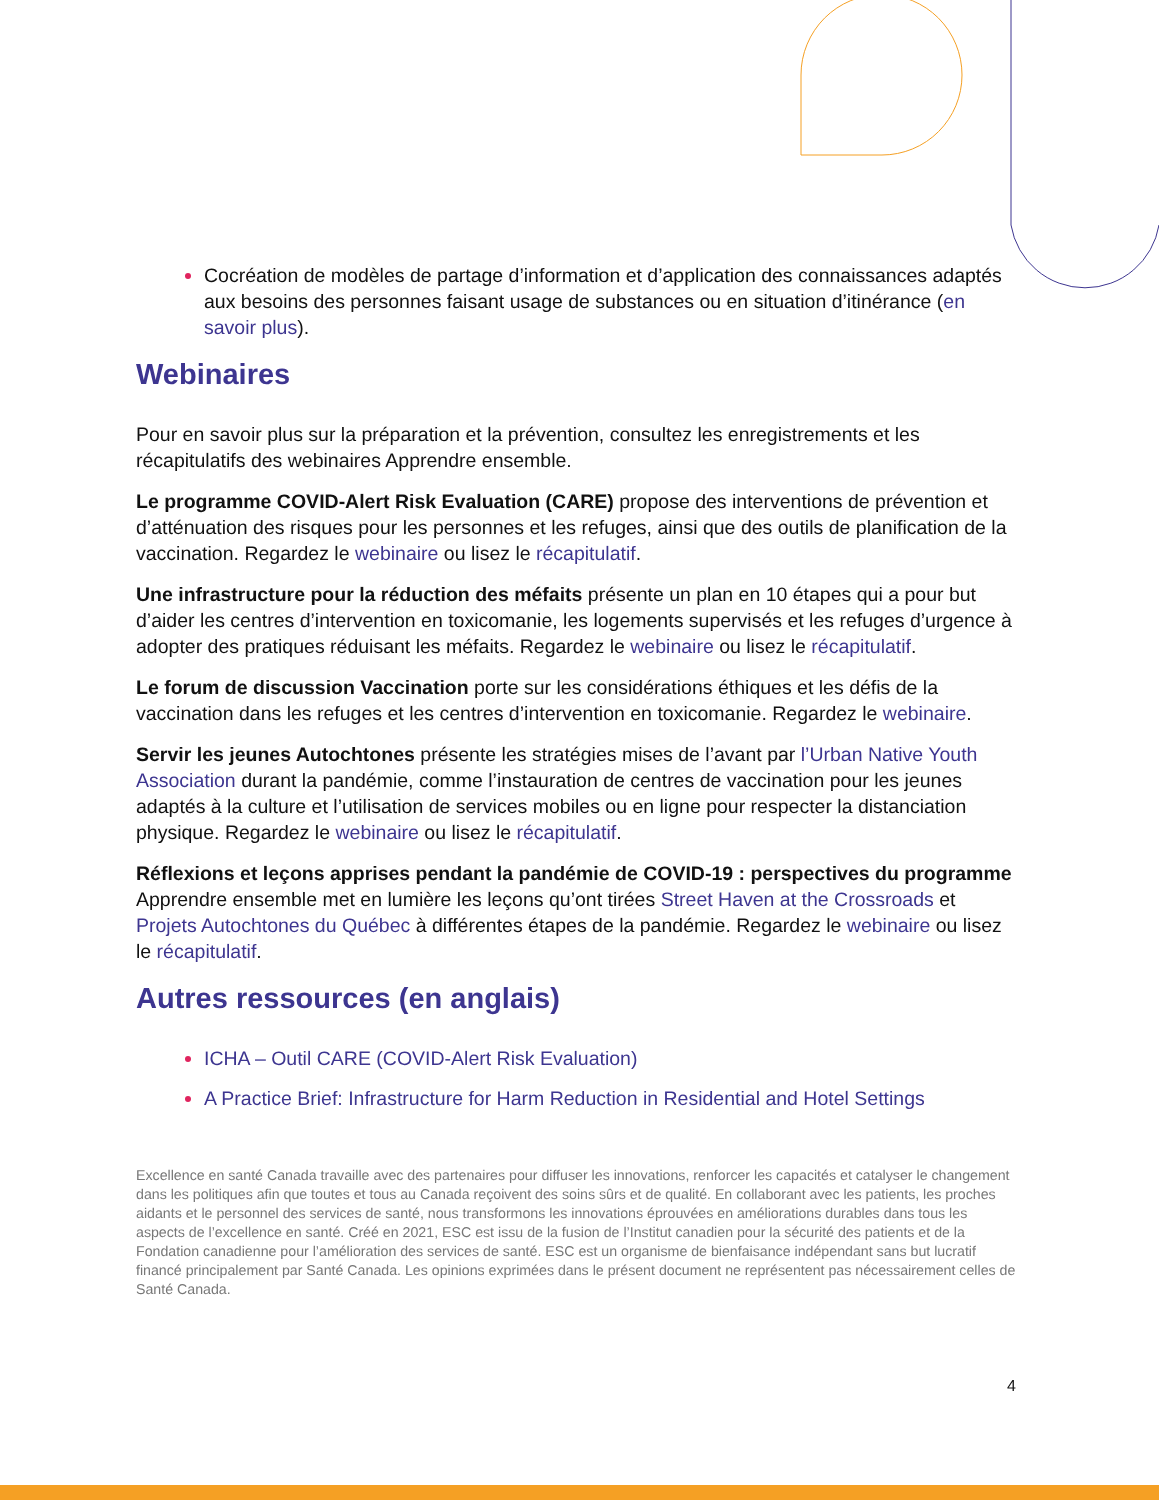Cocréation de modèles de partage d’information et d’application des connaissances adaptés aux besoins des personnes faisant usage de substances ou en situation d’itinérance (en savoir plus).
Webinaires
Pour en savoir plus sur la préparation et la prévention, consultez les enregistrements et les récapitulatifs des webinaires Apprendre ensemble.
Le programme COVID-Alert Risk Evaluation (CARE) propose des interventions de prévention et d’atténuation des risques pour les personnes et les refuges, ainsi que des outils de planification de la vaccination. Regardez le webinaire ou lisez le récapitulatif.
Une infrastructure pour la réduction des méfaits présente un plan en 10 étapes qui a pour but d’aider les centres d’intervention en toxicomanie, les logements supervisés et les refuges d’urgence à adopter des pratiques réduisant les méfaits. Regardez le webinaire ou lisez le récapitulatif.
Le forum de discussion Vaccination porte sur les considérations éthiques et les défis de la vaccination dans les refuges et les centres d’intervention en toxicomanie. Regardez le webinaire.
Servir les jeunes Autochtones présente les stratégies mises de l’avant par l’Urban Native Youth Association durant la pandémie, comme l’instauration de centres de vaccination pour les jeunes adaptés à la culture et l’utilisation de services mobiles ou en ligne pour respecter la distanciation physique. Regardez le webinaire ou lisez le récapitulatif.
Réflexions et leçons apprises pendant la pandémie de COVID-19 : perspectives du programme Apprendre ensemble met en lumière les leçons qu’ont tirées Street Haven at the Crossroads et Projets Autochtones du Québec à différentes étapes de la pandémie. Regardez le webinaire ou lisez le récapitulatif.
Autres ressources (en anglais)
ICHA – Outil CARE (COVID-Alert Risk Evaluation)
A Practice Brief: Infrastructure for Harm Reduction in Residential and Hotel Settings
Excellence en santé Canada travaille avec des partenaires pour diffuser les innovations, renforcer les capacités et catalyser le changement dans les politiques afin que toutes et tous au Canada reçoivent des soins sûrs et de qualité. En collaborant avec les patients, les proches aidants et le personnel des services de santé, nous transformons les innovations éprouvées en améliorations durables dans tous les aspects de l’excellence en santé. Créé en 2021, ESC est issu de la fusion de l’Institut canadien pour la sécurité des patients et de la Fondation canadienne pour l’amélioration des services de santé. ESC est un organisme de bienfaisance indépendant sans but lucratif financé principalement par Santé Canada. Les opinions exprimées dans le présent document ne représentent pas nécessairement celles de Santé Canada.
4